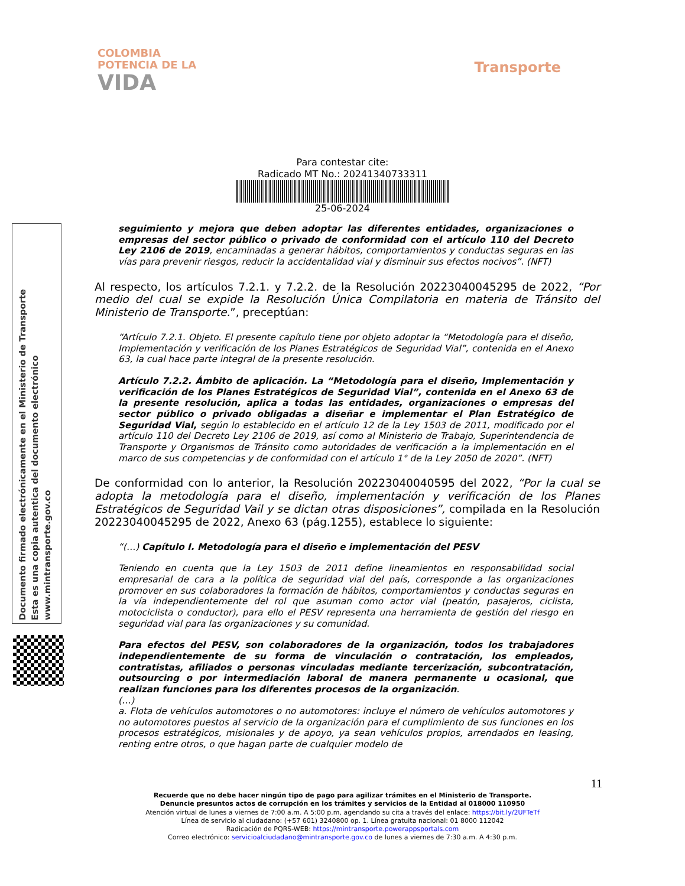COLOMBIA
POTENCIA DE LA
VIDA
Transporte
Para contestar cite:
Radicado MT No.: 20241340733311
25-06-2024
Documento firmado electrónicamente en el Ministerio de Transporte
Esta es una copia autentica del documento electrónico
www.mintransporte.gov.co
seguimiento y mejora que deben adoptar las diferentes entidades, organizaciones o empresas del sector público o privado de conformidad con el artículo 110 del Decreto Ley 2106 de 2019, encaminadas a generar hábitos, comportamientos y conductas seguras en las vías para prevenir riesgos, reducir la accidentalidad vial y disminuir sus efectos nocivos”. (NFT)
Al respecto, los artículos 7.2.1. y 7.2.2. de la Resolución 20223040045295 de 2022, “Por medio del cual se expide la Resolución Única Compilatoria en materia de Tránsito del Ministerio de Transporte.”, preceptúan:
“Artículo 7.2.1. Objeto. El presente capítulo tiene por objeto adoptar la “Metodología para el diseño, Implementación y verificación de los Planes Estratégicos de Seguridad Vial”, contenida en el Anexo 63, la cual hace parte integral de la presente resolución.
Artículo 7.2.2. Ámbito de aplicación. La “Metodología para el diseño, Implementación y verificación de los Planes Estratégicos de Seguridad Vial”, contenida en el Anexo 63 de la presente resolución, aplica a todas las entidades, organizaciones o empresas del sector público o privado obligadas a diseñar e implementar el Plan Estratégico de Seguridad Vial, según lo establecido en el artículo 12 de la Ley 1503 de 2011, modificado por el artículo 110 del Decreto Ley 2106 de 2019, así como al Ministerio de Trabajo, Superintendencia de Transporte y Organismos de Tránsito como autoridades de verificación a la implementación en el marco de sus competencias y de conformidad con el artículo 1° de la Ley 2050 de 2020”. (NFT)
De conformidad con lo anterior, la Resolución 20223040040595 del 2022, “Por la cual se adopta la metodología para el diseño, implementación y verificación de los Planes Estratégicos de Seguridad Vail y se dictan otras disposiciones”, compilada en la Resolución 20223040045295 de 2022, Anexo 63 (pág.1255), establece lo siguiente:
“(…) Capítulo I. Metodología para el diseño e implementación del PESV
Teniendo en cuenta que la Ley 1503 de 2011 define lineamientos en responsabilidad social empresarial de cara a la política de seguridad vial del país, corresponde a las organizaciones promover en sus colaboradores la formación de hábitos, comportamientos y conductas seguras en la vía independientemente del rol que asuman como actor vial (peatón, pasajeros, ciclista, motociclista o conductor), para ello el PESV representa una herramienta de gestión del riesgo en seguridad vial para las organizaciones y su comunidad.
Para efectos del PESV, son colaboradores de la organización, todos los trabajadores independientemente de su forma de vinculación o contratación, los empleados, contratistas, afiliados o personas vinculadas mediante tercerización, subcontratación, outsourcing o por intermediación laboral de manera permanente u ocasional, que realizan funciones para los diferentes procesos de la organización.
(…)
a. Flota de vehículos automotores o no automotores: incluye el número de vehículos automotores y no automotores puestos al servicio de la organización para el cumplimiento de sus funciones en los procesos estratégicos, misionales y de apoyo, ya sean vehículos propios, arrendados en leasing, renting entre otros, o que hagan parte de cualquier modelo de
11
Recuerde que no debe hacer ningún tipo de pago para agilizar trámites en el Ministerio de Transporte.
Denuncie presuntos actos de corrupción en los trámites y servicios de la Entidad al 018000 110950
Atención virtual de lunes a viernes de 7:00 a.m. A 5:00 p.m, agendando su cita a través del enlace: https://bit.ly/2UFTeTf
Línea de servicio al ciudadano: (+57 601) 3240800 op. 1. Línea gratuita nacional: 01 8000 112042
Radicación de PQRS-WEB: https://mintransporte.powerappsportals.com
Correo electrónico: servicioalciudadano@mintransporte.gov.co de lunes a viernes de 7:30 a.m. A 4:30 p.m.